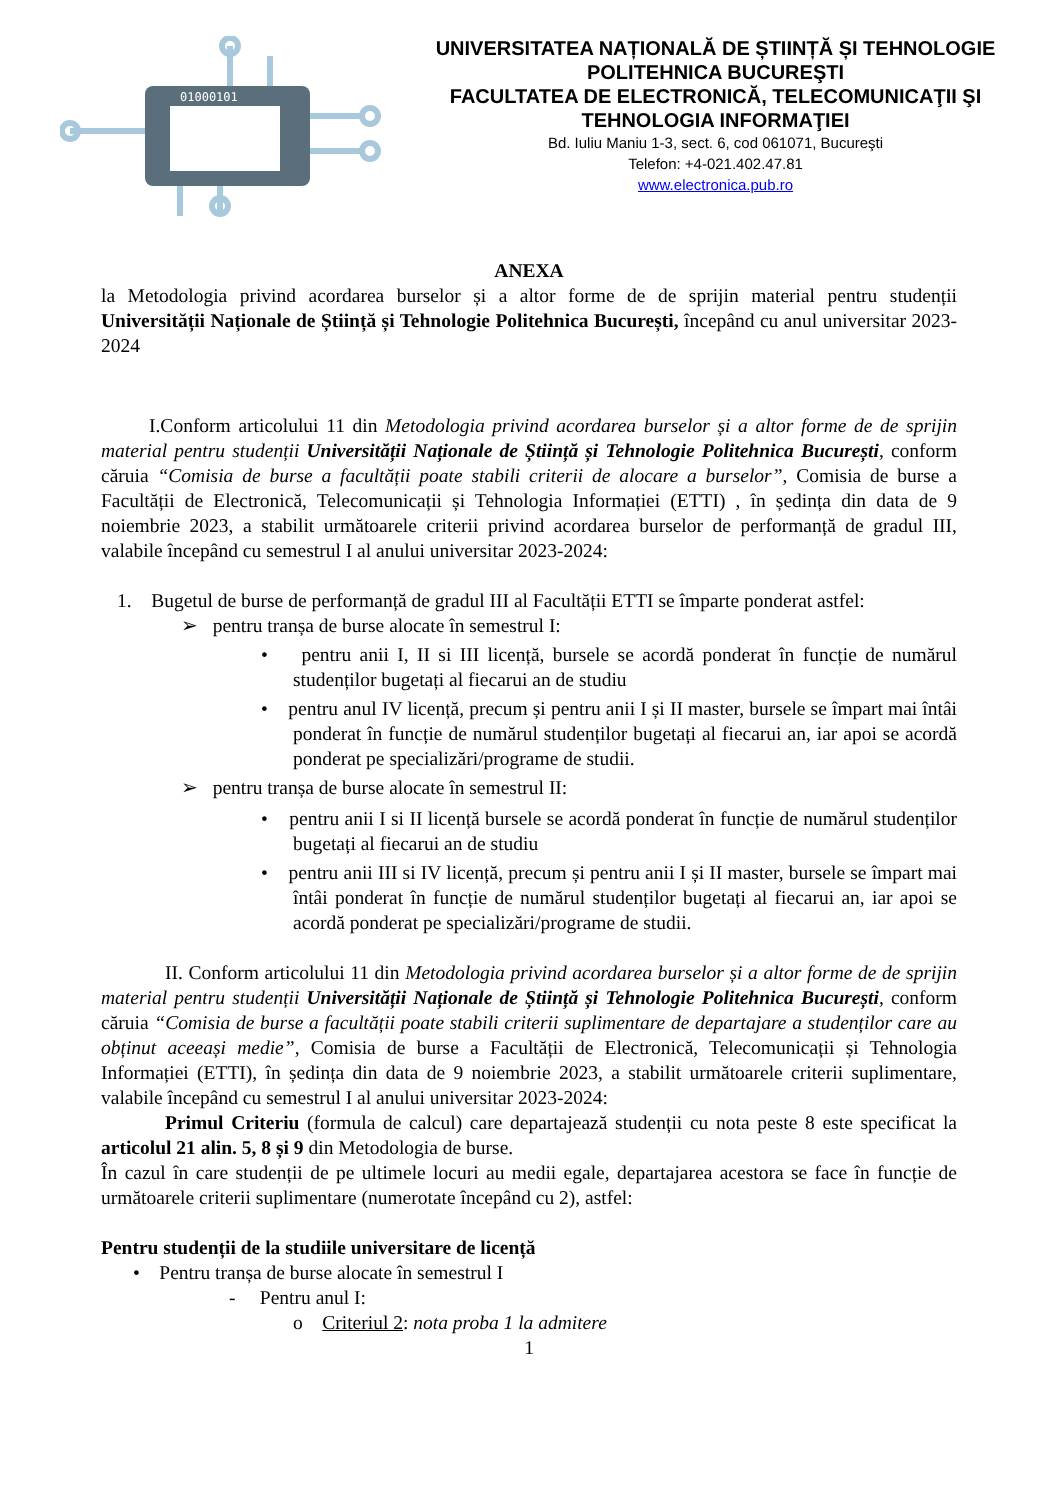01000101
UNIVERSITATEA NAȚIONALĂ DE ȘTIINȚĂ ȘI TEHNOLOGIE POLITEHNICA BUCUREŞTI
FACULTATEA DE ELECTRONICĂ, TELECOMUNICAŢII ŞI TEHNOLOGIA INFORMAŢIEI
Bd. Iuliu Maniu 1-3, sect. 6, cod 061071, Bucureşti
Telefon: +4-021.402.47.81
www.electronica.pub.ro
ANEXA
la Metodologia privind acordarea burselor și a altor forme de de sprijin material pentru studenții Universității Naționale de Știință și Tehnologie Politehnica București, începând cu anul universitar 2023-2024
I.Conform articolului 11 din Metodologia privind acordarea burselor și a altor forme de de sprijin material pentru studenții Universității Naționale de Știință și Tehnologie Politehnica București, conform căruia “Comisia de burse a facultății poate stabili criterii de alocare a burselor”, Comisia de burse a Facultății de Electronică, Telecomunicații și Tehnologia Informației (ETTI) , în ședința din data de 9 noiembrie 2023, a stabilit următoarele criterii privind acordarea burselor de performanță de gradul III, valabile începând cu semestrul I al anului universitar 2023-2024:
1. Bugetul de burse de performanță de gradul III al Facultății ETTI se împarte ponderat astfel:
➢ pentru tranșa de burse alocate în semestrul I:
• pentru anii I, II si III licență, bursele se acordă ponderat în funcție de numărul studenților bugetați al fiecarui an de studiu
• pentru anul IV licență, precum și pentru anii I și II master, bursele se împart mai întâi ponderat în funcție de numărul studenților bugetați al fiecarui an, iar apoi se acordă ponderat pe specializări/programe de studii.
➢ pentru tranșa de burse alocate în semestrul II:
• pentru anii I si II licență bursele se acordă ponderat în funcție de numărul studenților bugetați al fiecarui an de studiu
• pentru anii III si IV licență, precum și pentru anii I și II master, bursele se împart mai întâi ponderat în funcție de numărul studenților bugetați al fiecarui an, iar apoi se acordă ponderat pe specializări/programe de studii.
II. Conform articolului 11 din Metodologia privind acordarea burselor și a altor forme de de sprijin material pentru studenții Universității Naționale de Știință și Tehnologie Politehnica București, conform căruia “Comisia de burse a facultății poate stabili criterii suplimentare de departajare a studenților care au obținut aceeași medie”, Comisia de burse a Facultății de Electronică, Telecomunicații și Tehnologia Informației (ETTI), în ședința din data de 9 noiembrie 2023, a stabilit următoarele criterii suplimentare, valabile începând cu semestrul I al anului universitar 2023-2024:
Primul Criteriu (formula de calcul) care departajează studenții cu nota peste 8 este specificat la articolul 21 alin. 5, 8 și 9 din Metodologia de burse.
În cazul în care studenții de pe ultimele locuri au medii egale, departajarea acestora se face în funcție de următoarele criterii suplimentare (numerotate începând cu 2), astfel:
Pentru studenții de la studiile universitare de licență
• Pentru tranșa de burse alocate în semestrul I
- Pentru anul I:
o Criteriul 2: nota proba 1 la admitere
1